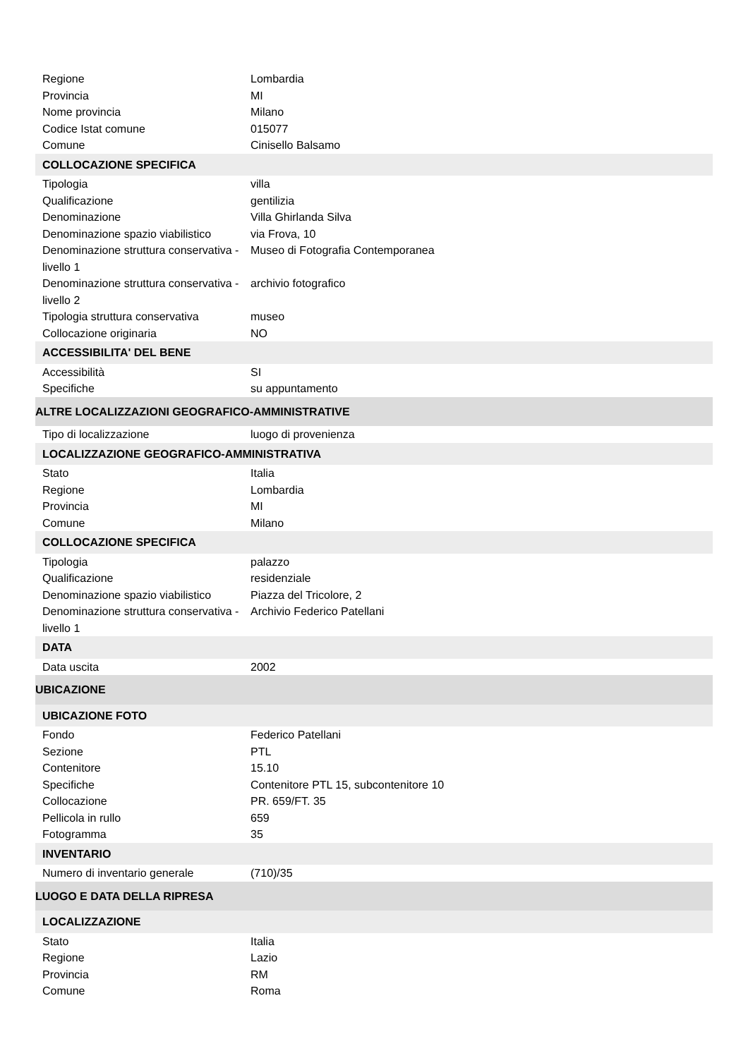| Regione | Lombardia |
| Provincia | MI |
| Nome provincia | Milano |
| Codice Istat comune | 015077 |
| Comune | Cinisello Balsamo |
| COLLOCAZIONE SPECIFICA | |
| Tipologia | villa |
| Qualificazione | gentilizia |
| Denominazione | Villa Ghirlanda Silva |
| Denominazione spazio viabilistico | via Frova, 10 |
| Denominazione struttura conservativa - livello 1 | Museo di Fotografia Contemporanea |
| Denominazione struttura conservativa - livello 2 | archivio fotografico |
| Tipologia struttura conservativa | museo |
| Collocazione originaria | NO |
| ACCESSIBILITA' DEL BENE | |
| Accessibilità | SI |
| Specifiche | su appuntamento |
| ALTRE LOCALIZZAZIONI GEOGRAFICO-AMMINISTRATIVE | |
| Tipo di localizzazione | luogo di provenienza |
| LOCALIZZAZIONE GEOGRAFICO-AMMINISTRATIVA | |
| Stato | Italia |
| Regione | Lombardia |
| Provincia | MI |
| Comune | Milano |
| COLLOCAZIONE SPECIFICA | |
| Tipologia | palazzo |
| Qualificazione | residenziale |
| Denominazione spazio viabilistico | Piazza del Tricolore, 2 |
| Denominazione struttura conservativa - livello 1 | Archivio Federico Patellani |
| DATA | |
| Data uscita | 2002 |
| UBICAZIONE | |
| UBICAZIONE FOTO | |
| Fondo | Federico Patellani |
| Sezione | PTL |
| Contenitore | 15.10 |
| Specifiche | Contenitore PTL 15, subcontenitore 10 |
| Collocazione | PR. 659/FT. 35 |
| Pellicola in rullo | 659 |
| Fotogramma | 35 |
| INVENTARIO | |
| Numero di inventario generale | (710)/35 |
| LUOGO E DATA DELLA RIPRESA | |
| LOCALIZZAZIONE | |
| Stato | Italia |
| Regione | Lazio |
| Provincia | RM |
| Comune | Roma |